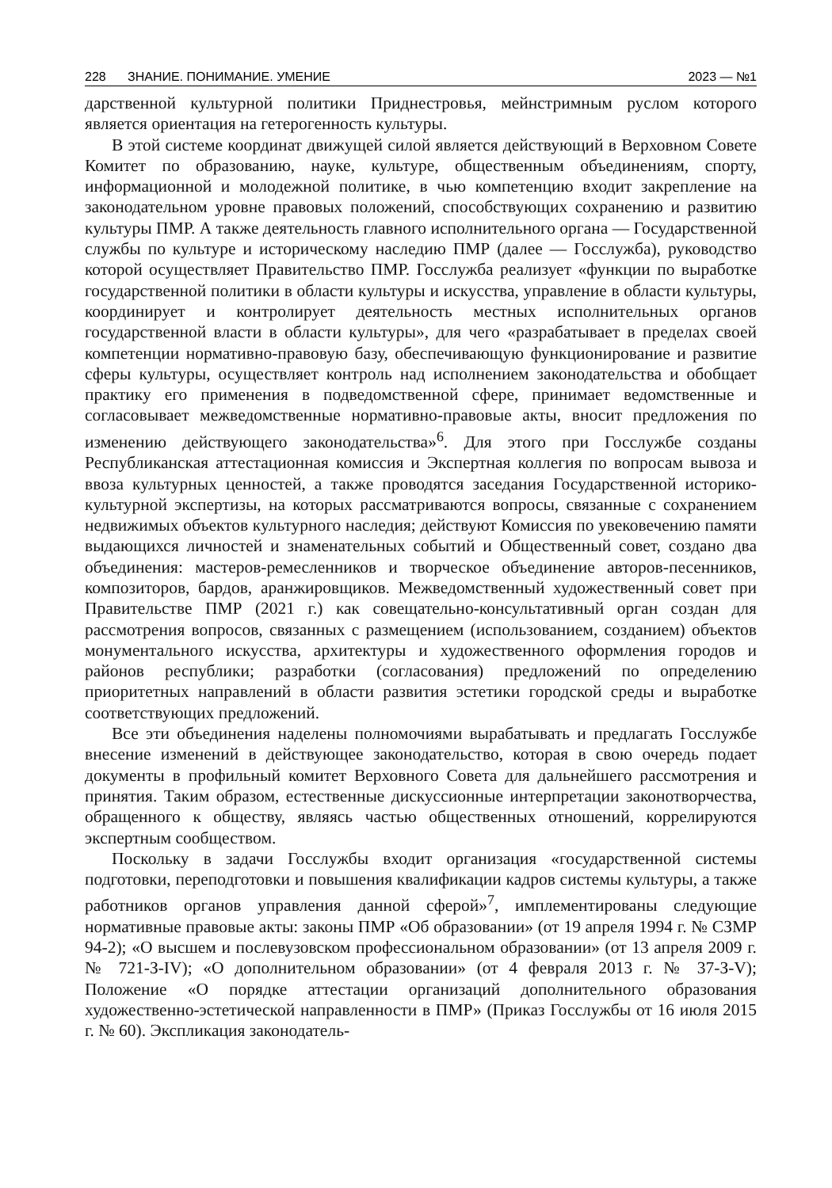228 ЗНАНИЕ. ПОНИМАНИЕ. УМЕНИЕ 2023 — №1
дарственной культурной политики Приднестровья, мейнстримным руслом которого является ориентация на гетерогенность культуры.
В этой системе координат движущей силой является действующий в Верховном Совете Комитет по образованию, науке, культуре, общественным объединениям, спорту, информационной и молодежной политике, в чью компетенцию входит закрепление на законодательном уровне правовых положений, способствующих сохранению и развитию культуры ПМР. А также деятельность главного исполнительного органа — Государственной службы по культуре и историческому наследию ПМР (далее — Госслужба), руководство которой осуществляет Правительство ПМР. Госслужба реализует «функции по выработке государственной политики в области культуры и искусства, управление в области культуры, координирует и контролирует деятельность местных исполнительных органов государственной власти в области культуры», для чего «разрабатывает в пределах своей компетенции нормативно-правовую базу, обеспечивающую функционирование и развитие сферы культуры, осуществляет контроль над исполнением законодательства и обобщает практику его применения в подведомственной сфере, принимает ведомственные и согласовывает межведомственные нормативно-правовые акты, вносит предложения по изменению действующего законодательства»<sup>6</sup>. Для этого при Госслужбе созданы Республиканская аттестационная комиссия и Экспертная коллегия по вопросам вывоза и ввоза культурных ценностей, а также проводятся заседания Государственной историко-культурной экспертизы, на которых рассматриваются вопросы, связанные с сохранением недвижимых объектов культурного наследия; действуют Комиссия по увековечению памяти выдающихся личностей и знаменательных событий и Общественный совет, создано два объединения: мастеров-ремесленников и творческое объединение авторов-песенников, композиторов, бардов, аранжировщиков. Межведомственный художественный совет при Правительстве ПМР (2021 г.) как совещательно-консультативный орган создан для рассмотрения вопросов, связанных с размещением (использованием, созданием) объектов монументального искусства, архитектуры и художественного оформления городов и районов республики; разработки (согласования) предложений по определению приоритетных направлений в области развития эстетики городской среды и выработке соответствующих предложений.
Все эти объединения наделены полномочиями вырабатывать и предлагать Госслужбе внесение изменений в действующее законодательство, которая в свою очередь подает документы в профильный комитет Верховного Совета для дальнейшего рассмотрения и принятия. Таким образом, естественные дискуссионные интерпретации законотворчества, обращенного к обществу, являясь частью общественных отношений, коррелируются экспертным сообществом.
Поскольку в задачи Госслужбы входит организация «государственной системы подготовки, переподготовки и повышения квалификации кадров системы культуры, а также работников органов управления данной сферой»<sup>7</sup>, имплементированы следующие нормативные правовые акты: законы ПМР «Об образовании» (от 19 апреля 1994 г. № СЗМР 94-2); «О высшем и послевузовском профессиональном образовании» (от 13 апреля 2009 г. № 721-З-IV); «О дополнительном образовании» (от 4 февраля 2013 г. № 37-З-V); Положение «О порядке аттестации организаций дополнительного образования художественно-эстетической направленности в ПМР» (Приказ Госслужбы от 16 июля 2015 г. № 60). Экспликация законодатель-